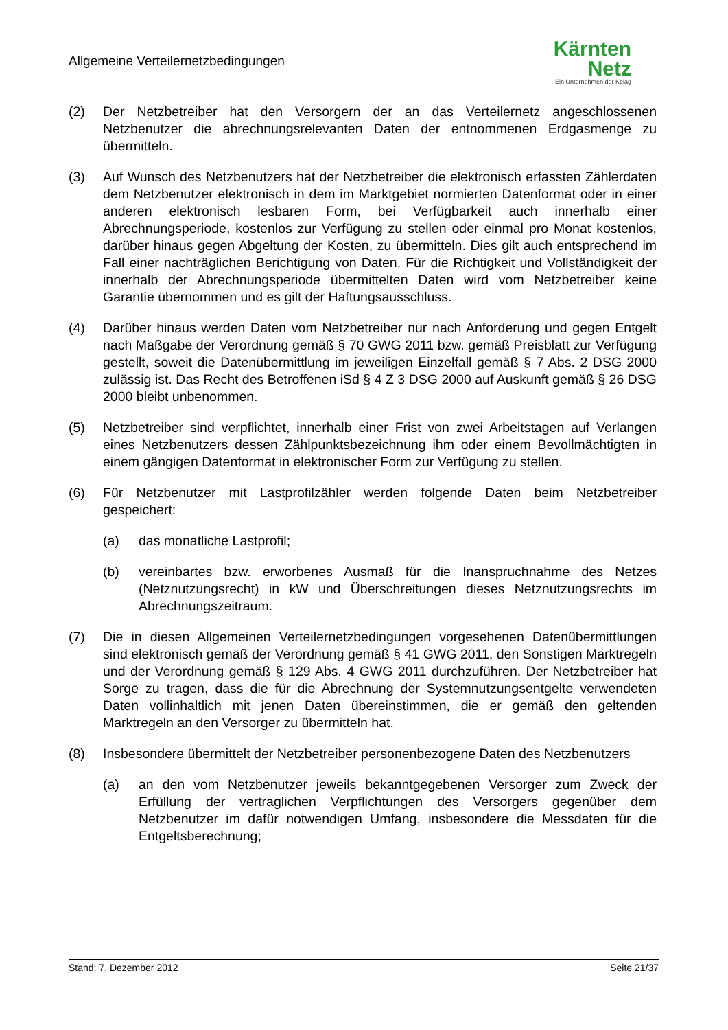Allgemeine Verteilernetzbedingungen
Kärnten
Netz
Ein Unternehmen der Kelag
(2) Der Netzbetreiber hat den Versorgern der an das Verteilernetz angeschlossenen Netzbenutzer die abrechnungsrelevanten Daten der entnommenen Erdgasmenge zu übermitteln.
(3) Auf Wunsch des Netzbenutzers hat der Netzbetreiber die elektronisch erfassten Zählerdaten dem Netzbenutzer elektronisch in dem im Marktgebiet normierten Datenformat oder in einer anderen elektronisch lesbaren Form, bei Verfügbarkeit auch innerhalb einer Abrechnungsperiode, kostenlos zur Verfügung zu stellen oder einmal pro Monat kostenlos, darüber hinaus gegen Abgeltung der Kosten, zu übermitteln. Dies gilt auch entsprechend im Fall einer nachträglichen Berichtigung von Daten. Für die Richtigkeit und Vollständigkeit der innerhalb der Abrechnungsperiode übermittelten Daten wird vom Netzbetreiber keine Garantie übernommen und es gilt der Haftungsausschluss.
(4) Darüber hinaus werden Daten vom Netzbetreiber nur nach Anforderung und gegen Entgelt nach Maßgabe der Verordnung gemäß § 70 GWG 2011 bzw. gemäß Preisblatt zur Verfügung gestellt, soweit die Datenübermittlung im jeweiligen Einzelfall gemäß § 7 Abs. 2 DSG 2000 zulässig ist. Das Recht des Betroffenen iSd § 4 Z 3 DSG 2000 auf Auskunft gemäß § 26 DSG 2000 bleibt unbenommen.
(5) Netzbetreiber sind verpflichtet, innerhalb einer Frist von zwei Arbeitstagen auf Verlangen eines Netzbenutzers dessen Zählpunktsbezeichnung ihm oder einem Bevollmächtigten in einem gängigen Datenformat in elektronischer Form zur Verfügung zu stellen.
(6) Für Netzbenutzer mit Lastprofilzähler werden folgende Daten beim Netzbetreiber gespeichert:
(a) das monatliche Lastprofil;
(b) vereinbartes bzw. erworbenes Ausmaß für die Inanspruchnahme des Netzes (Netznutzungsrecht) in kW und Überschreitungen dieses Netznutzungsrechts im Abrechnungszeitraum.
(7) Die in diesen Allgemeinen Verteilernetzbedingungen vorgesehenen Datenübermittlungen sind elektronisch gemäß der Verordnung gemäß § 41 GWG 2011, den Sonstigen Marktregeln und der Verordnung gemäß § 129 Abs. 4 GWG 2011 durchzuführen. Der Netzbetreiber hat Sorge zu tragen, dass die für die Abrechnung der Systemnutzungsentgelte verwendeten Daten vollinhaltlich mit jenen Daten übereinstimmen, die er gemäß den geltenden Marktregeln an den Versorger zu übermitteln hat.
(8) Insbesondere übermittelt der Netzbetreiber personenbezogene Daten des Netzbenutzers
(a) an den vom Netzbenutzer jeweils bekanntgegebenen Versorger zum Zweck der Erfüllung der vertraglichen Verpflichtungen des Versorgers gegenüber dem Netzbenutzer im dafür notwendigen Umfang, insbesondere die Messdaten für die Entgeltsberechnung;
Stand: 7. Dezember 2012 Seite 21/37